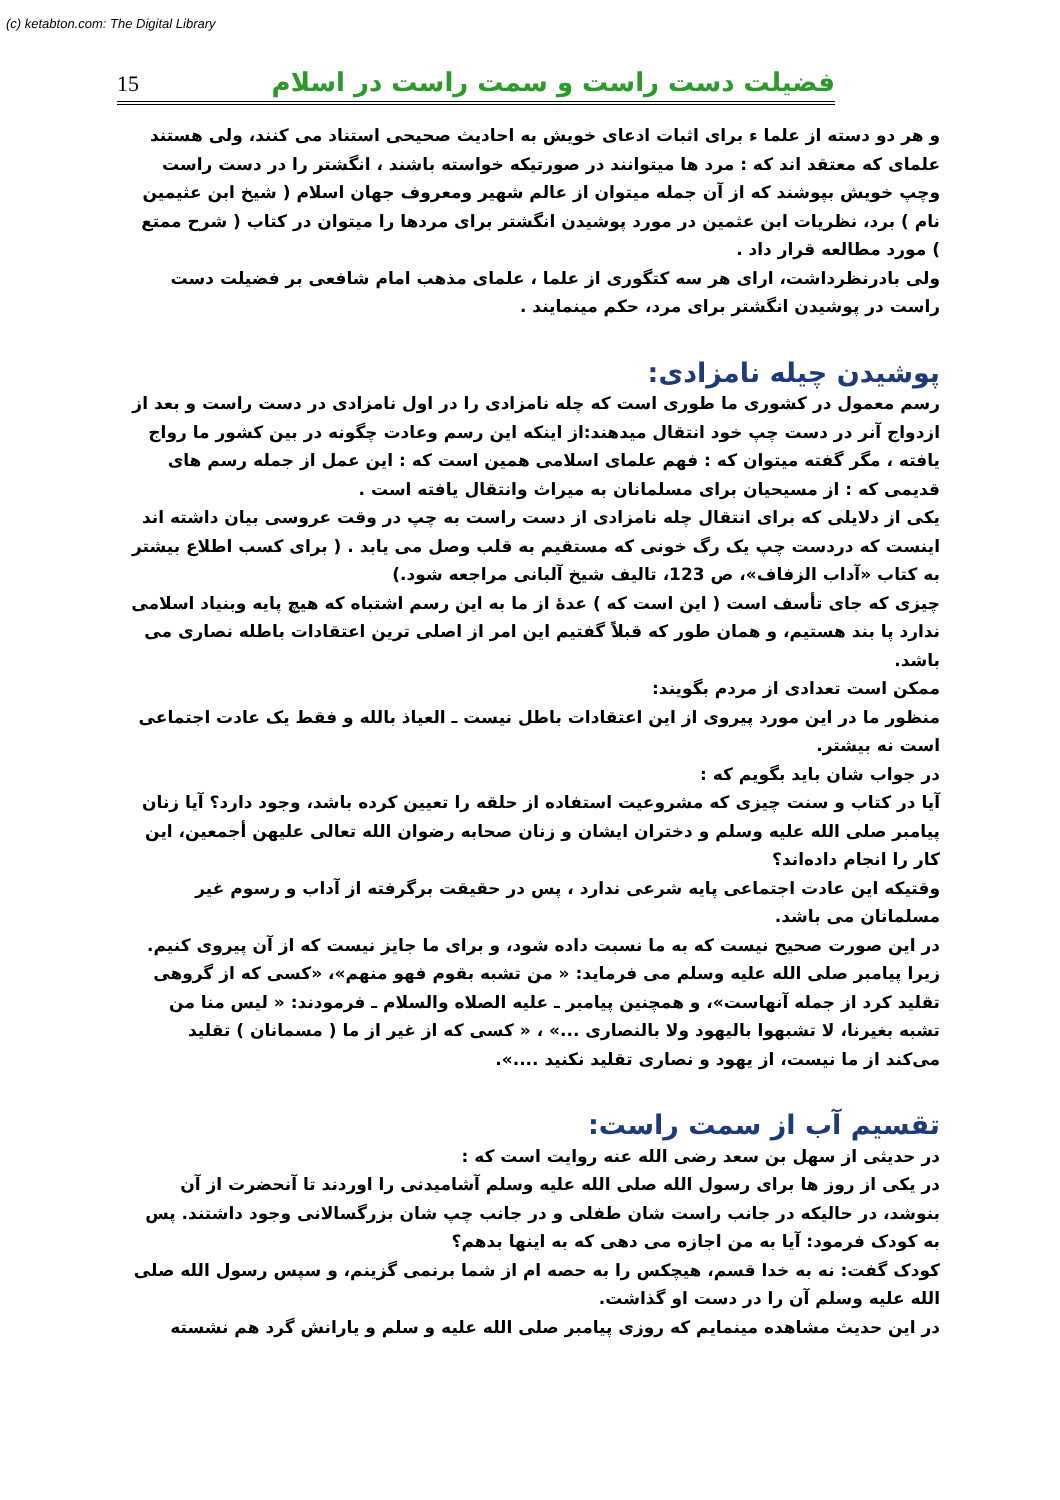(c) ketabton.com: The Digital Library
15 فضیلت دست راست و سمت راست در اسلام
و هر دو دسته از علما ء برای اثبات ادعای خویش به احادیث صحیحی استناد می کنند، ولی هستند علمای که معتقد اند که : مرد ها میتوانند در صورتیکه خواسته باشند ، انگشتر را در دست راست وچپ خویش بپوشند که از آن جمله میتوان از عالم شهیر ومعروف جهان اسلام ( شیخ ابن عثیمین نام ) برد، نظریات ابن عثمین در مورد پوشیدن انگشتر برای مردها را میتوان در کتاب ( شرح ممتع ) مورد مطالعه قرار داد .
ولی بادرنظرداشت، ارای هر سه کتگوری از علما ، علمای مذهب امام شافعی بر فضیلت دست راست در پوشیدن انگشتر برای مرد، حکم مینمایند .
پوشیدن چیله نامزادی:
رسم معمول در کشوری ما طوری است که چله نامزادی را در اول نامزادی در دست راست و بعد از ازدواج آنر در دست چپ خود انتقال میدهند:از اینکه این رسم وعادت چگونه در بین کشور ما رواج یافته ، مگر گفته میتوان که : فهم علمای اسلامی همین است که : این عمل از جمله رسم های قدیمی که : از مسیحیان برای مسلمانان به میراث وانتقال یافته است .
یکی از دلایلی که برای انتقال چله نامزادی از دست راست به چپ در وقت عروسی بیان داشته اند اینست که دردست چپ یک رگ خونی که مستقیم به قلب وصل می یابد . ( برای کسب اطلاع بیشتر به کتاب «آداب الزفاف»، ص 123، تالیف شیخ آلبانی مراجعه شود.)
چیزی که جای تأسف است ( این است که ) عدۀ از ما به این رسم اشتباه که هیچ پایه وبنیاد اسلامی ندارد پا بند هستیم، و همان طور که قبلاً گفتیم این امر از اصلی ترین اعتقادات باطله نصاری می باشد.
ممکن است تعدادی از مردم بگویند:
منظور ما در این مورد پیروی از این اعتقادات باطل نیست ـ العیاذ بالله و فقط یک عادت اجتماعی است نه بیشتر.
در جواب شان باید بگویم که :
آیا در کتاب و سنت چیزی که مشروعیت استفاده از حلقه را تعیین کرده باشد، وجود دارد؟ آیا زنان پیامبر صلی الله علیه وسلم و دختران ایشان و زنان صحابه رضوان الله تعالی علیهن أجمعین، این کار را انجام داده‌اند؟
وقتیکه این عادت اجتماعی پایه شرعی ندارد ، پس در حقیقت برگرفته از آداب و رسوم غیر مسلمانان می باشد.
در این صورت صحیح نیست که به ما نسبت داده شود، و برای ما جایز نیست که از آن پیروی کنیم. زیرا پیامبر صلی الله علیه وسلم می فرماید: « من تشبه بقوم فهو منهم»، «کسی که از گروهی تقلید کرد از جمله آنهاست»، و همچنین پیامبر ـ علیه الصلاه والسلام ـ فرمودند: « لیس منا من تشبه بغیرنا، لا تشبهوا بالیهود ولا بالنصاری ...» ، « کسی که از غیر از ما ( مسمانان ) تقلید می‌کند از ما نیست، از یهود و نصاری تقلید نکنید ....».
تقسیم آب از سمت راست:
در حدیثی از سهل بن سعد رضی الله عنه روایت است که :
در یکی از روز ها برای رسول الله صلی الله علیه وسلم آشامیدنی را اوردند تا آنحضرت از آن بنوشد، در حالیکه در جانب راست شان طفلی و در جانب چپ شان بزرگسالانی وجود داشتند. پس به کودک فرمود: آیا به من اجازه می دهی که به اینها بدهم؟
کودک گفت: نه به خدا قسم، هیچکس را به حصه ام از شما برنمی گزینم، و سپس رسول الله صلی الله علیه وسلم آن را در دست او گذاشت.
در این حدیث مشاهده مینمایم که روزی پیامبر صلی الله علیه و سلم و یارانش گرد هم نشسته